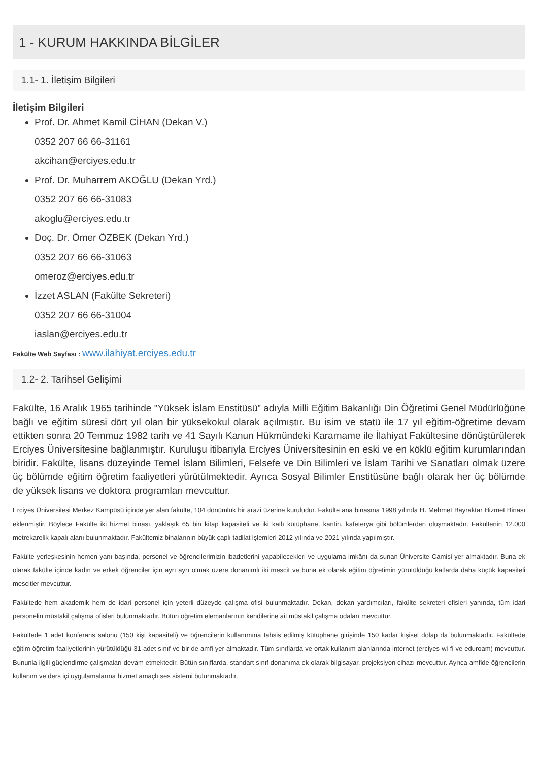1 - KURUM HAKKINDA BİLGİLER
1.1- 1. İletişim Bilgileri
İletişim Bilgileri
Prof. Dr. Ahmet Kamil CİHAN (Dekan V.)
0352 207 66 66-31161
akcihan@erciyes.edu.tr
Prof. Dr. Muharrem AKOĞLU (Dekan Yrd.)
0352 207 66 66-31083
akoglu@erciyes.edu.tr
Doç. Dr. Ömer ÖZBEK (Dekan Yrd.)
0352 207 66 66-31063
omeroz@erciyes.edu.tr
İzzet ASLAN (Fakülte Sekreteri)
0352 207 66 66-31004
iaslan@erciyes.edu.tr
Fakülte Web Sayfası : www.ilahiyat.erciyes.edu.tr
1.2- 2. Tarihsel Gelişimi
Fakülte, 16 Aralık 1965 tarihinde "Yüksek İslam Enstitüsü” adıyla Milli Eğitim Bakanlığı Din Öğretimi Genel Müdürlüğüne bağlı ve eğitim süresi dört yıl olan bir yüksekokul olarak açılmıştır. Bu isim ve statü ile 17 yıl eğitim-öğretime devam ettikten sonra 20 Temmuz 1982 tarih ve 41 Sayılı Kanun Hükmündeki Kararname ile İlahiyat Fakültesine dönüştürülerek Erciyes Üniversitesine bağlanmıştır. Kuruluşu itibarıyla Erciyes Üniversitesinin en eski ve en köklü eğitim kurumlarından biridir. Fakülte, lisans düzeyinde Temel İslam Bilimleri, Felsefe ve Din Bilimleri ve İslam Tarihi ve Sanatları olmak üzere üç bölümde eğitim öğretim faaliyetleri yürütülmektedir. Ayrıca Sosyal Bilimler Enstitüsüne bağlı olarak her üç bölümde de yüksek lisans ve doktora programları mevcuttur.
Erciyes Üniversitesi Merkez Kampüsü içinde yer alan fakülte, 104 dönümlük bir arazi üzerine kuruludur. Fakülte ana binasına 1998 yılında H. Mehmet Bayraktar Hizmet Binası eklenmiştir. Böylece Fakülte iki hizmet binası, yaklaşık 65 bin kitap kapasiteli ve iki katlı kütüphane, kantin, kafeterya gibi bölümlerden oluşmaktadır. Fakültenin 12.000 metrekarelik kapalı alanı bulunmaktadır. Fakültemiz binalarının büyük çaplı tadilat işlemleri 2012 yılında ve 2021 yılında yapılmıştır.
Fakülte yerleşkesinin hemen yanı başında, personel ve öğrencilerimizin ibadetlerini yapabilecekleri ve uygulama imkânı da sunan Üniversite Camisi yer almaktadır. Buna ek olarak fakülte içinde kadın ve erkek öğrenciler için ayrı ayrı olmak üzere donanımlı iki mescit ve buna ek olarak eğitim öğretimin yürütüldüğü katlarda daha küçük kapasiteli mescitler mevcuttur.
Fakültede hem akademik hem de idari personel için yeterli düzeyde çalışma ofisi bulunmaktadır. Dekan, dekan yardımcıları, fakülte sekreteri ofisleri yanında, tüm idari personelin müstakil çalışma ofisleri bulunmaktadır. Bütün öğretim elemanlarının kendilerine ait müstakil çalışma odaları mevcuttur.
Fakültede 1 adet konferans salonu (150 kişi kapasiteli) ve öğrencilerin kullanımına tahsis edilmiş kütüphane girişinde 150 kadar kişisel dolap da bulunmaktadır. Fakültede eğitim öğretim faaliyetlerinin yürütüldüğü 31 adet sınıf ve bir de amfi yer almaktadır. Tüm sınıflarda ve ortak kullanım alanlarında internet (erciyes wi-fi ve eduroam) mevcuttur. Bununla ilgili güçlendirme çalışmaları devam etmektedir. Bütün sınıflarda, standart sınıf donanıma ek olarak bilgisayar, projeksiyon cihazı mevcuttur. Ayrıca amfide öğrencilerin kullanım ve ders içi uygulamalarına hizmet amaçlı ses sistemi bulunmaktadır.